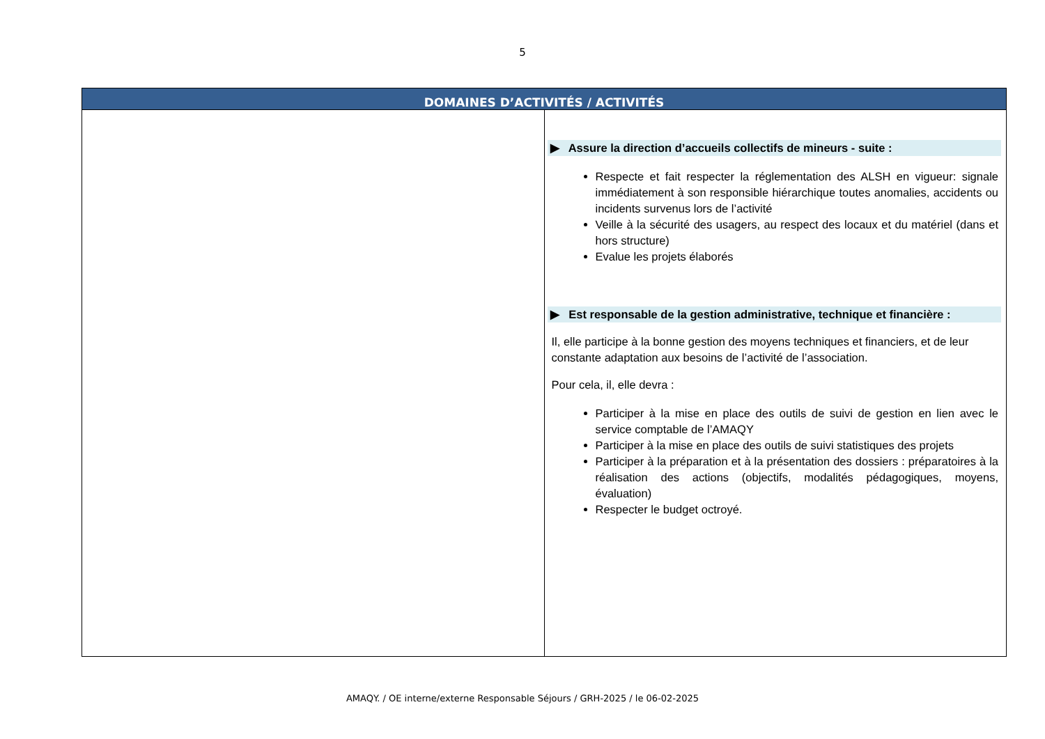5
| DOMAINES D’ACTIVITÉS / ACTIVITÉS | |
| --- | --- |
| | ▶ Assure la direction d’accueils collectifs de mineurs - suite : Respecte et fait respecter la réglementation des ALSH en vigueur: signale immédiatement à son responsible hiérarchique toutes anomalies, accidents ou incidents survenus lors de l’activité Veille à la sécurité des usagers, au respect des locaux et du matériel (dans et hors structure) Evalue les projets élaborés ▶ Est responsable de la gestion administrative, technique et financière : Il, elle participe à la bonne gestion des moyens techniques et financiers, et de leur constante adaptation aux besoins de l’activité de l’association. Pour cela, il, elle devra : Participer à la mise en place des outils de suivi de gestion en lien avec le service comptable de l’AMAQY Participer à la mise en place des outils de suivi statistiques des projets Participer à la préparation et à la présentation des dossiers : préparatoires à la réalisation des actions (objectifs, modalités pédagogiques, moyens, évaluation) Respecter le budget octroyé. |
AMAQY. / OE interne/externe Responsable Séjours / GRH-2025 / le 06-02-2025